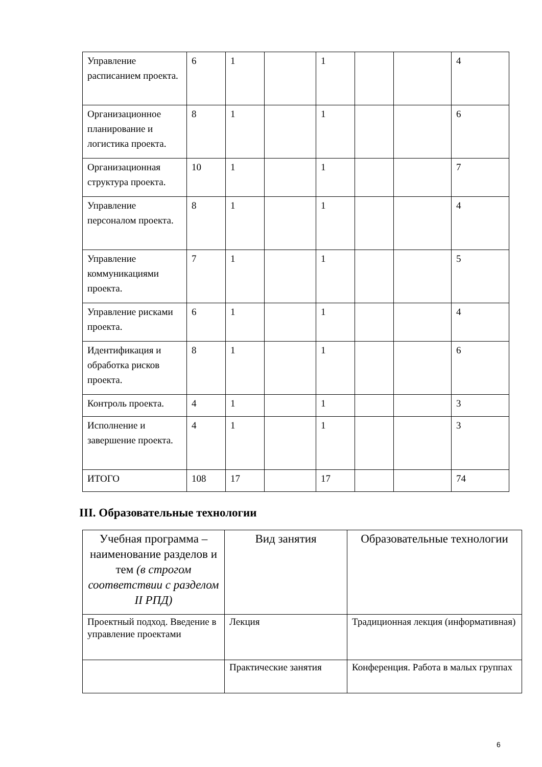| Управление расписанием проекта. | 6 | 1 | | 1 | | | 4 |
| Организационное планирование и логистика проекта. | 8 | 1 | | 1 | | | 6 |
| Организационная структура проекта. | 10 | 1 | | 1 | | | 7 |
| Управление персоналом проекта. | 8 | 1 | | 1 | | | 4 |
| Управление коммуникациями проекта. | 7 | 1 | | 1 | | | 5 |
| Управление рисками проекта. | 6 | 1 | | 1 | | | 4 |
| Идентификация и обработка рисков проекта. | 8 | 1 | | 1 | | | 6 |
| Контроль проекта. | 4 | 1 | | 1 | | | 3 |
| Исполнение и завершение проекта. | 4 | 1 | | 1 | | | 3 |
| ИТОГО | 108 | 17 | | 17 | | | 74 |
III. Образовательные технологии
| Учебная программа – наименование разделов и тем (в строгом соответствии с разделом II РПД) | Вид занятия | Образовательные технологии |
| Проектный подход. Введение в управление проектами | Лекция | Традиционная лекция (информативная) |
| | Практические занятия | Конференция. Работа в малых группах |
6